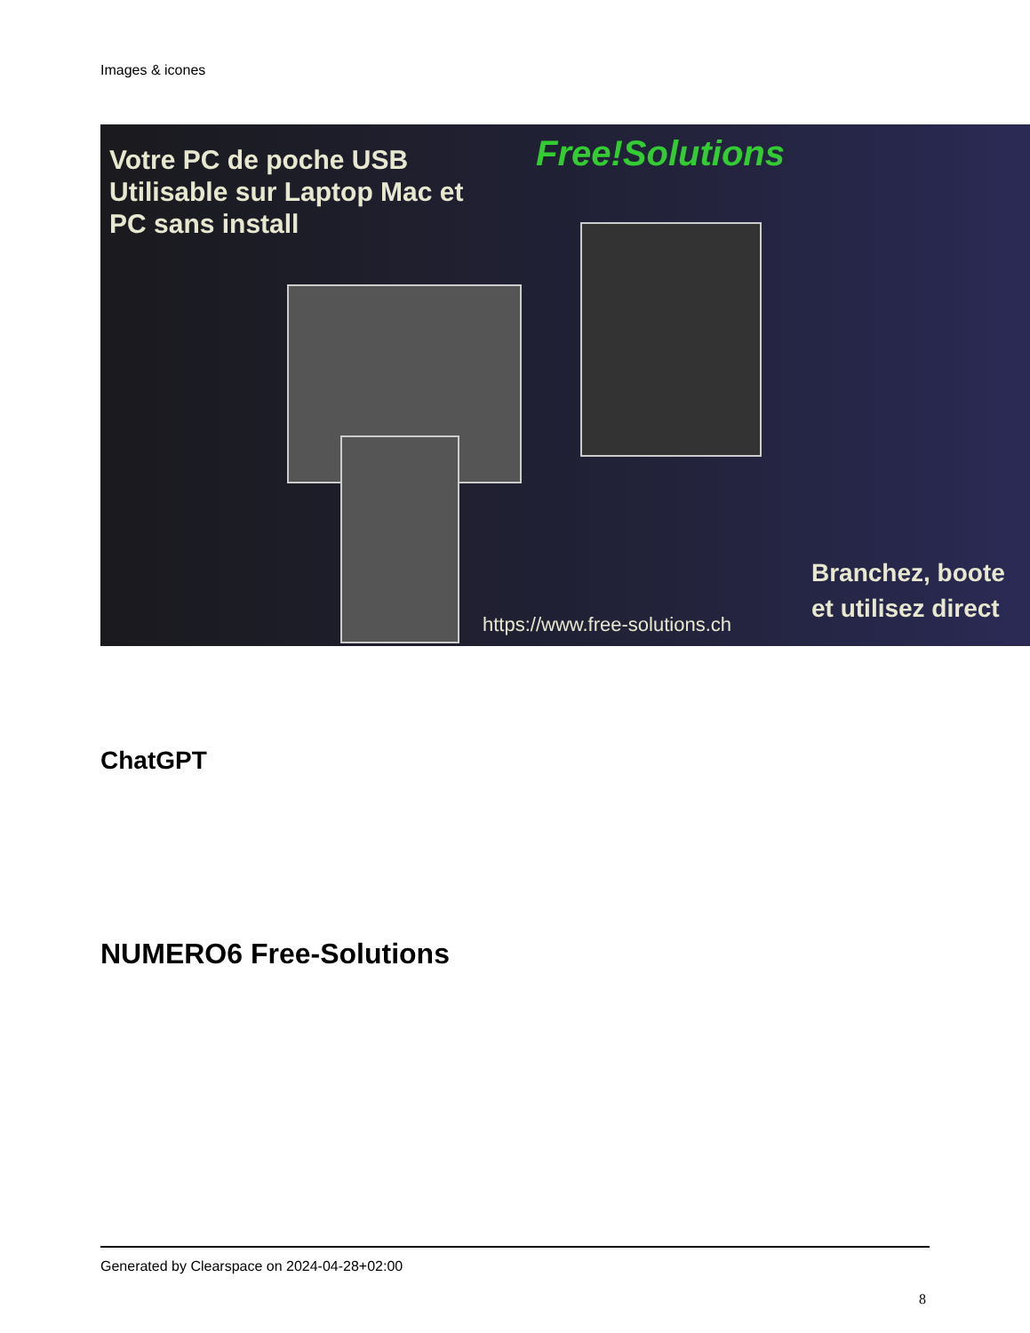Images & icones
Votre PC de poche USB
Utilisable sur Laptop Mac et
PC sans install
Free!Solutions
https://www.free-solutions.ch
Branchez, boote
et utilisez direct
ChatGPT
NUMERO6 Free-Solutions
Generated by Clearspace on 2024-04-28+02:00
8